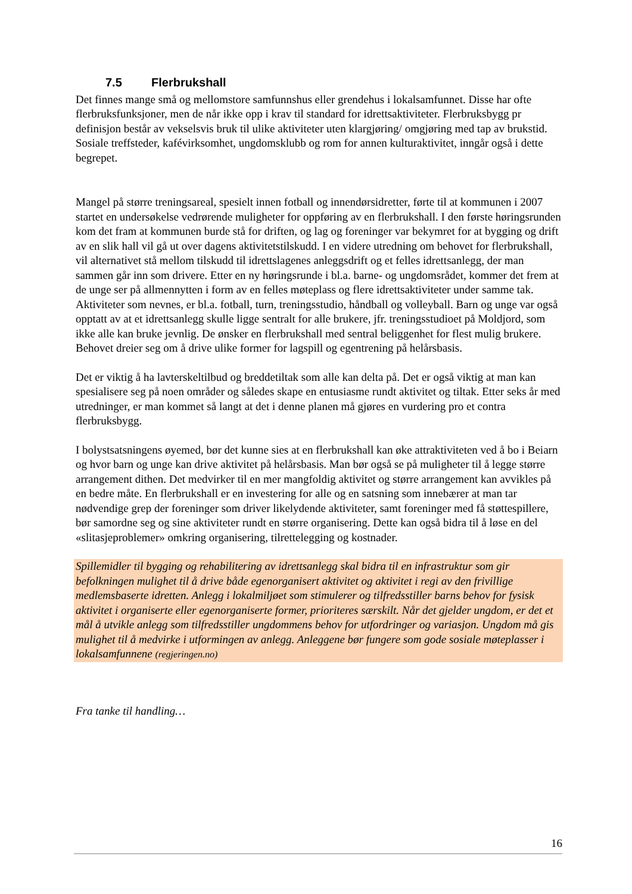7.5 Flerbrukshall
Det finnes mange små og mellomstore samfunnshus eller grendehus i lokalsamfunnet. Disse har ofte flerbruksfunksjoner, men de når ikke opp i krav til standard for idrettsaktiviteter. Flerbruksbygg pr definisjon består av vekselsvis bruk til ulike aktiviteter uten klargjøring/ omgjøring med tap av brukstid. Sosiale treffsteder, kafévirksomhet, ungdomsklubb og rom for annen kulturaktivitet, inngår også i dette begrepet.
Mangel på større treningsareal, spesielt innen fotball og innendørsidretter, førte til at kommunen i 2007 startet en undersøkelse vedrørende muligheter for oppføring av en flerbrukshall. I den første høringsrunden kom det fram at kommunen burde stå for driften, og lag og foreninger var bekymret for at bygging og drift av en slik hall vil gå ut over dagens aktivitetstilskudd. I en videre utredning om behovet for flerbrukshall, vil alternativet stå mellom tilskudd til idrettslagenes anleggsdrift og et felles idrettsanlegg, der man sammen går inn som drivere. Etter en ny høringsrunde i bl.a. barne- og ungdomsrådet, kommer det frem at de unge ser på allmennytten i form av en felles møteplass og flere idrettsaktiviteter under samme tak. Aktiviteter som nevnes, er bl.a. fotball, turn, treningsstudio, håndball og volleyball. Barn og unge var også opptatt av at et idrettsanlegg skulle ligge sentralt for alle brukere, jfr. treningsstudioet på Moldjord, som ikke alle kan bruke jevnlig. De ønsker en flerbrukshall med sentral beliggenhet for flest mulig brukere. Behovet dreier seg om å drive ulike former for lagspill og egentrening på helårsbasis.
Det er viktig å ha lavterskeltilbud og breddetiltak som alle kan delta på. Det er også viktig at man kan spesialisere seg på noen områder og således skape en entusiasme rundt aktivitet og tiltak. Etter seks år med utredninger, er man kommet så langt at det i denne planen må gjøres en vurdering pro et contra flerbruksbygg.
I bolystsatsningens øyemed, bør det kunne sies at en flerbrukshall kan øke attraktiviteten ved å bo i Beiarn og hvor barn og unge kan drive aktivitet på helårsbasis. Man bør også se på muligheter til å legge større arrangement dithen. Det medvirker til en mer mangfoldig aktivitet og større arrangement kan avvikles på en bedre måte. En flerbrukshall er en investering for alle og en satsning som innebærer at man tar nødvendige grep der foreninger som driver likelydende aktiviteter, samt foreninger med få støttespillere, bør samordne seg og sine aktiviteter rundt en større organisering. Dette kan også bidra til å løse en del «slitasjeproblemer» omkring organisering, tilrettelegging og kostnader.
Spillemidler til bygging og rehabilitering av idrettsanlegg skal bidra til en infrastruktur som gir befolkningen mulighet til å drive både egenorganisert aktivitet og aktivitet i regi av den frivillige medlemsbaserte idretten. Anlegg i lokalmiljøet som stimulerer og tilfredsstiller barns behov for fysisk aktivitet i organiserte eller egenorganiserte former, prioriteres særskilt. Når det gjelder ungdom, er det et mål å utvikle anlegg som tilfredsstiller ungdommens behov for utfordringer og variasjon. Ungdom må gis mulighet til å medvirke i utformingen av anlegg. Anleggene bør fungere som gode sosiale møteplasser i lokalsamfunnene (regjeringen.no)
Fra tanke til handling…
16